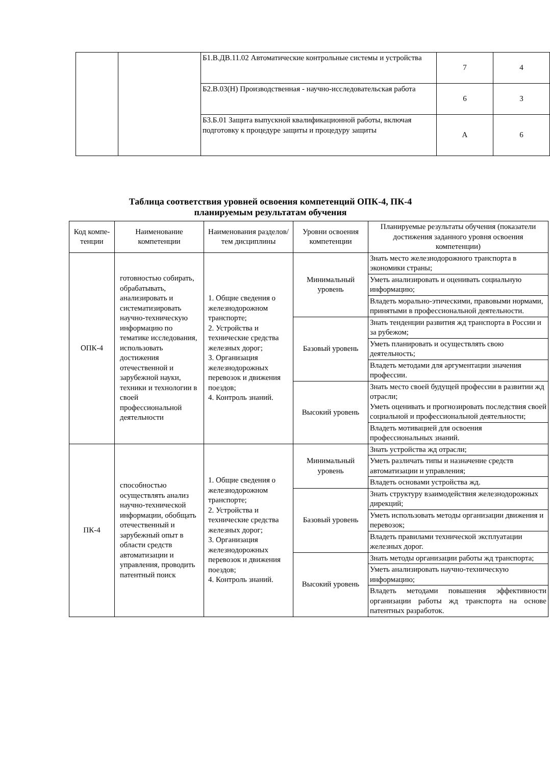| | | Б1.В.ДВ.11.02 Автоматические контрольные системы и устройства | 7 | 4 |
| | | Б2.В.03(Н) Производственная - научно-исследовательская работа | 6 | 3 |
| | | Б3.Б.01 Защита выпускной квалификационной работы, включая подготовку к процедуре защиты и процедуру защиты | А | 6 |
Таблица соответствия уровней освоения компетенций ОПК-4, ПК-4
планируемым результатам обучения
| Код компе-тенции | Наименование компетенции | Наименования разделов/тем дисциплины | Уровни освоения компетенции | Планируемые результаты обучения (показатели достижения заданного уровня освоения компетенции) |
| --- | --- | --- | --- | --- |
| ОПК-4 | готовностью собирать, обрабатывать, анализировать и систематизировать научно-техническую информацию по тематике исследования, использовать достижения отечественной и зарубежной науки, техники и технологии в своей профессиональной деятельности | 1. Общие сведения о железнодорожном транспорте; 2. Устройства и технические средства железных дорог; 3. Организация железнодорожных перевозок и движения поездов; 4. Контроль знаний. | Минимальный уровень | Знать место железнодорожного транспорта в экономики страны; |
| | | | | Уметь анализировать и оценивать социальную информацию; |
| | | | | Владеть морально-этическими, правовыми нормами, принятыми в профессиональной деятельности. |
| | | | Базовый уровень | Знать тенденции развития жд транспорта в России и за рубежом; |
| | | | | Уметь планировать и осуществлять свою деятельность; |
| | | | | Владеть методами для аргументации значения профессии. |
| | | | Высокий уровень | Знать место своей будущей профессии в развитии жд отрасли; Уметь оценивать и прогнозировать последствия своей социальной и профессиональной деятельности; |
| | | | | Владеть мотивацией для освоения профессиональных знаний. |
| ПК-4 | способностью осуществлять анализ научно-технической информации, обобщать отечественный и зарубежный опыт в области средств автоматизации и управления, проводить патентный поиск | 1. Общие сведения о железнодорожном транспорте; 2. Устройства и технические средства железных дорог; 3. Организация железнодорожных перевозок и движения поездов; 4. Контроль знаний. | Минимальный уровень | Знать устройства жд отрасли; |
| | | | | Уметь различать типы и назначение средств автоматизации и управления; |
| | | | | Владеть основами устройства жд. |
| | | | Базовый уровень | Знать структуру взаимодействия железнодорожных дирекций; |
| | | | | Уметь использовать методы организации движения и перевозок; |
| | | | | Владеть правилами технической эксплуатации железных дорог. |
| | | | Высокий уровень | Знать методы организации работы жд транспорта; |
| | | | | Уметь анализировать научно-техническую информацию; |
| | | | | Владеть методами повышения эффективности организации работы жд транспорта на основе патентных разработок. |